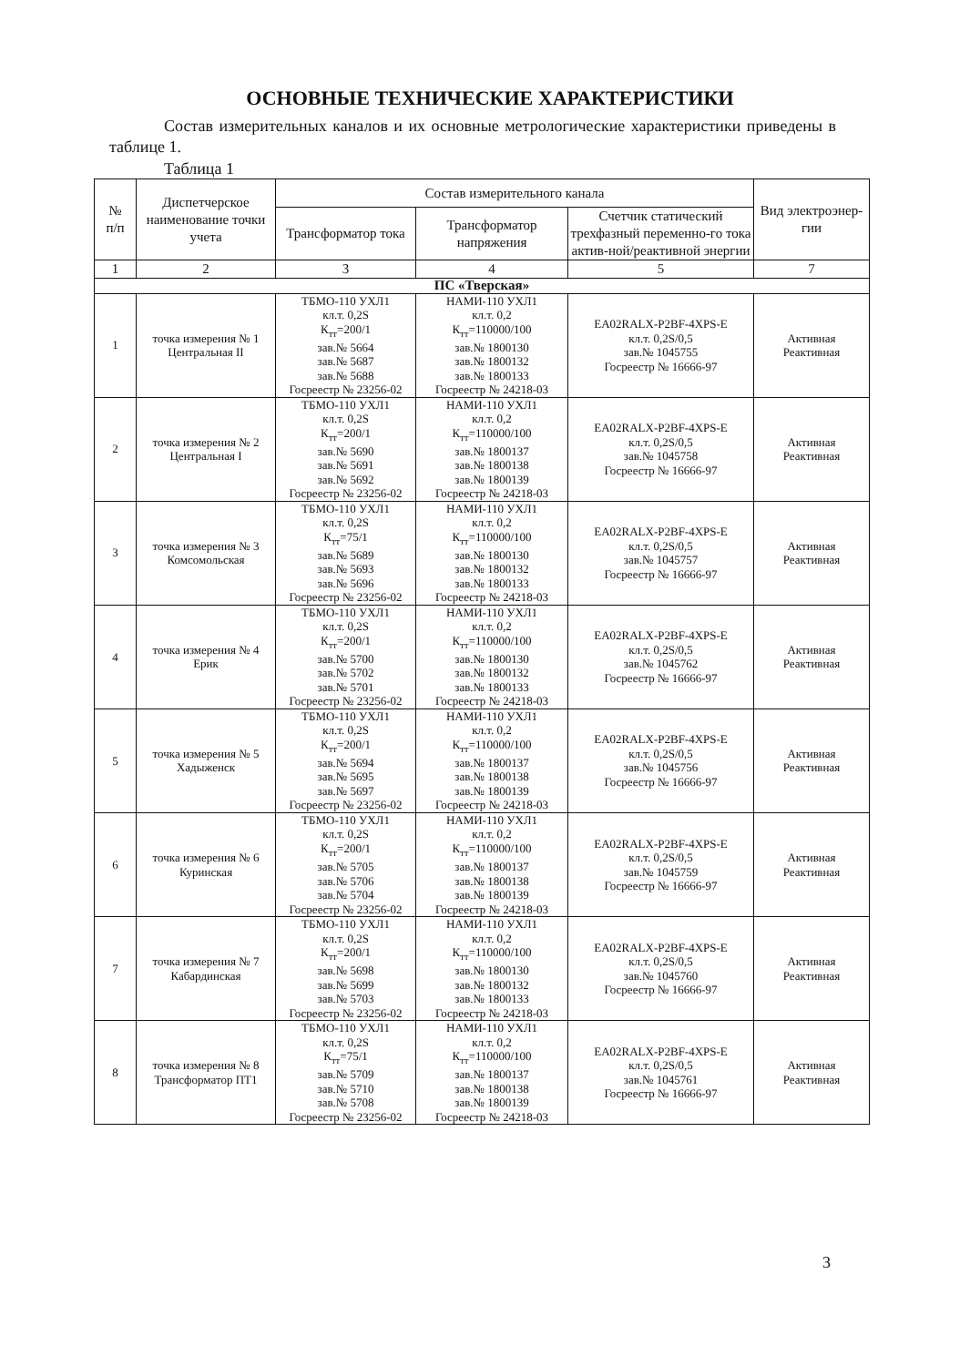ОСНОВНЫЕ ТЕХНИЧЕСКИЕ ХАРАКТЕРИСТИКИ
Состав измерительных каналов и их основные метрологические характеристики приведены в таблице 1.
Таблица 1
| № п/п | Диспетчерское наименование точки учета | Состав измерительного канала | | | Вид электроэнер-гии |
| --- | --- | --- | --- | --- | --- |
| | | Трансформатор тока | Трансформатор напряжения | Счетчик статический трехфазный переменно-го тока актив-ной/реактивной энергии | |
| 1 | 2 | 3 | 4 | 5 | 7 |
| ПС «Тверская» | | | | | |
| 1 | точка измерения № 1 Центральная II | ТБМО-110 УХЛ1 кл.т. 0,2S К<sub>тт</sub>=200/1 зав.№ 5664 зав.№ 5687 зав.№ 5688 Госреестр № 23256-02 | НАМИ-110 УХЛ1 кл.т. 0,2 К<sub>тт</sub>=110000/100 зав.№ 1800130 зав.№ 1800132 зав.№ 1800133 Госреестр № 24218-03 | EA02RALX-P2BF-4XPS-E кл.т. 0,2S/0,5 зав.№ 1045755 Госреестр № 16666-97 | Активная Реактивная |
| 2 | точка измерения № 2 Центральная I | ТБМО-110 УХЛ1 кл.т. 0,2S К<sub>тт</sub>=200/1 зав.№ 5690 зав.№ 5691 зав.№ 5692 Госреестр № 23256-02 | НАМИ-110 УХЛ1 кл.т. 0,2 К<sub>тт</sub>=110000/100 зав.№ 1800137 зав.№ 1800138 зав.№ 1800139 Госреестр № 24218-03 | EA02RALX-P2BF-4XPS-E кл.т. 0,2S/0,5 зав.№ 1045758 Госреестр № 16666-97 | Активная Реактивная |
| 3 | точка измерения № 3 Комсомольская | ТБМО-110 УХЛ1 кл.т. 0,2S К<sub>тт</sub>=75/1 зав.№ 5689 зав.№ 5693 зав.№ 5696 Госреестр № 23256-02 | НАМИ-110 УХЛ1 кл.т. 0,2 К<sub>тт</sub>=110000/100 зав.№ 1800130 зав.№ 1800132 зав.№ 1800133 Госреестр № 24218-03 | EA02RALX-P2BF-4XPS-E кл.т. 0,2S/0,5 зав.№ 1045757 Госреестр № 16666-97 | Активная Реактивная |
| 4 | точка измерения № 4 Ерик | ТБМО-110 УХЛ1 кл.т. 0,2S К<sub>тт</sub>=200/1 зав.№ 5700 зав.№ 5702 зав.№ 5701 Госреестр № 23256-02 | НАМИ-110 УХЛ1 кл.т. 0,2 К<sub>тт</sub>=110000/100 зав.№ 1800130 зав.№ 1800132 зав.№ 1800133 Госреестр № 24218-03 | EA02RALX-P2BF-4XPS-E кл.т. 0,2S/0,5 зав.№ 1045762 Госреестр № 16666-97 | Активная Реактивная |
| 5 | точка измерения № 5 Хадыженск | ТБМО-110 УХЛ1 кл.т. 0,2S К<sub>тт</sub>=200/1 зав.№ 5694 зав.№ 5695 зав.№ 5697 Госреестр № 23256-02 | НАМИ-110 УХЛ1 кл.т. 0,2 К<sub>тт</sub>=110000/100 зав.№ 1800137 зав.№ 1800138 зав.№ 1800139 Госреестр № 24218-03 | EA02RALX-P2BF-4XPS-E кл.т. 0,2S/0,5 зав.№ 1045756 Госреестр № 16666-97 | Активная Реактивная |
| 6 | точка измерения № 6 Куринская | ТБМО-110 УХЛ1 кл.т. 0,2S К<sub>тт</sub>=200/1 зав.№ 5705 зав.№ 5706 зав.№ 5704 Госреестр № 23256-02 | НАМИ-110 УХЛ1 кл.т. 0,2 К<sub>тт</sub>=110000/100 зав.№ 1800137 зав.№ 1800138 зав.№ 1800139 Госреестр № 24218-03 | EA02RALX-P2BF-4XPS-E кл.т. 0,2S/0,5 зав.№ 1045759 Госреестр № 16666-97 | Активная Реактивная |
| 7 | точка измерения № 7 Кабардинская | ТБМО-110 УХЛ1 кл.т. 0,2S К<sub>тт</sub>=200/1 зав.№ 5698 зав.№ 5699 зав.№ 5703 Госреестр № 23256-02 | НАМИ-110 УХЛ1 кл.т. 0,2 К<sub>тт</sub>=110000/100 зав.№ 1800130 зав.№ 1800132 зав.№ 1800133 Госреестр № 24218-03 | EA02RALX-P2BF-4XPS-E кл.т. 0,2S/0,5 зав.№ 1045760 Госреестр № 16666-97 | Активная Реактивная |
| 8 | точка измерения № 8 Трансформатор ПТ1 | ТБМО-110 УХЛ1 кл.т. 0,2S К<sub>тт</sub>=75/1 зав.№ 5709 зав.№ 5710 зав.№ 5708 Госреестр № 23256-02 | НАМИ-110 УХЛ1 кл.т. 0,2 К<sub>тт</sub>=110000/100 зав.№ 1800137 зав.№ 1800138 зав.№ 1800139 Госреестр № 24218-03 | EA02RALX-P2BF-4XPS-E кл.т. 0,2S/0,5 зав.№ 1045761 Госреестр № 16666-97 | Активная Реактивная |
3